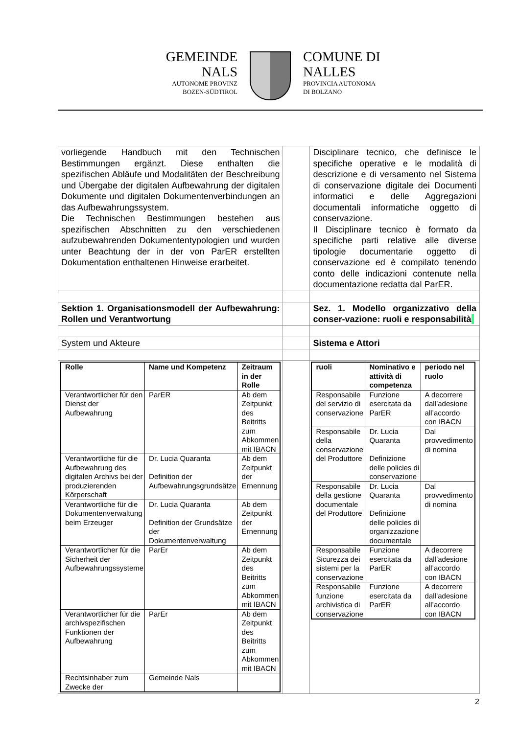GEMEINDE
NALS
AUTONOME PROVINZ
BOZEN-SÜDTIROL
COMUNE DI
NALLES
PROVINCIA AUTONOMA
DI BOLZANO
| vorliegende Handbuch mit den Technischen Bestimmungen ergänzt. Diese enthalten die spezifischen Abläufe und Modalitäten der Beschreibung und Übergabe der digitalen Aufbewahrung der digitalen Dokumente und digitalen Dokumentenverbindungen an das Aufbewahrungssystem. Die Technischen Bestimmungen bestehen aus spezifischen Abschnitten zu den verschiedenen aufzubewahrenden Dokumententypologien und wurden unter Beachtung der in der von ParER erstellten Dokumentation enthaltenen Hinweise erarbeitet. | | Disciplinare tecnico, che definisce le specifiche operative e le modalità di descrizione e di versamento nel Sistema di conservazione digitale dei Documenti informatici e delle Aggregazioni documentali informatiche oggetto di conservazione. Il Disciplinare tecnico è formato da specifiche parti relative alle diverse tipologie documentarie oggetto di conservazione ed è compilato tenendo conto delle indicazioni contenute nella documentazione redatta dal ParER. |
| Sektion 1. Organisationsmodell der Aufbewahrung: Rollen und Verantwortung | | Sez. 1. Modello organizzativo della conser-vazione: ruoli e responsabilità |
| System und Akteure | | Sistema e Attori |
| / Rolle / Name und Kompetenz / Zeitraum in der Rolle / / --- / --- / --- / / Verantwortlicher für den Dienst der Aufbewahrung / ParER / Ab dem Zeitpunkt des Beitritts zum Abkommen mit IBACN / / Verantwortliche für die Aufbewahrung des digitalen Archivs bei der produzierenden Körperschaft / Dr. Lucia Quaranta Definition der Aufbewahrungsgrundsätze / Ab dem Zeitpunkt der Ernennung / / Verantwortliche für die Dokumentenverwaltung beim Erzeuger / Dr. Lucia Quaranta Definition der Grundsätze der Dokumentenverwaltung / Ab dem Zeitpunkt der Ernennung / / Verantwortlicher für die Sicherheit der Aufbewahrungssysteme / ParEr / Ab dem Zeitpunkt des Beitritts zum Abkommen mit IBACN / / Verantwortlicher für die archivspezifischen Funktionen der Aufbewahrung / ParEr / Ab dem Zeitpunkt des Beitritts zum Abkommen mit IBACN / / Rechtsinhaber zum Zwecke der / Gemeinde Nals / / | | / ruoli / Nominativo e attività di competenza / periodo nel ruolo / / --- / --- / --- / / Responsabile del servizio di conservazione / Funzione esercitata da ParER / A decorrere dall’adesione all’accordo con IBACN / / Responsabile della conservazione del Produttore / Dr. Lucia Quaranta Definizione delle policies di conservazione / Dal provvedimento di nomina / / Responsabile della gestione documentale del Produttore / Dr. Lucia Quaranta Definizione delle policies di organizzazione documentale / Dal provvedimento di nomina / / Responsabile Sicurezza dei sistemi per la conservazione / Funzione esercitata da ParER / A decorrere dall’adesione all’accordo con IBACN / / Responsabile funzione archivistica di conservazione / Funzione esercitata da ParER / A decorrere dall’adesione all’accordo con IBACN / |
2